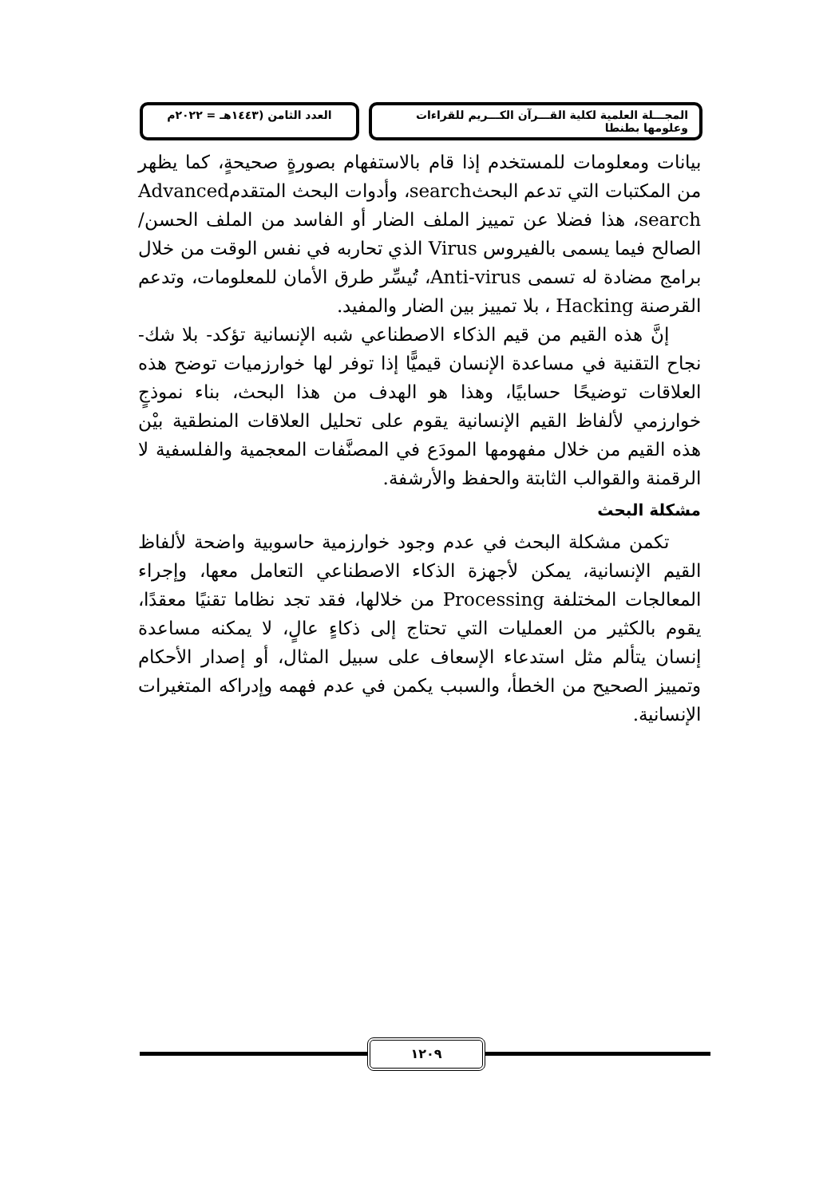المجـــلة العلمية لكلية القـــرآن الكـــريم للقراءات وعلومها بطنطا
العدد الثامن (١٤٤٣هـ = ٢٠٢٢م
بيانات ومعلومات للمستخدم إذا قام بالاستفهام بصورةٍ صحيحةٍ، كما يظهر من المكتبات التي تدعم البحثsearch، وأدوات البحث المتقدمAdvanced search، هذا فضلا عن تمييز الملف الضار أو الفاسد من الملف الحسن/الصالح فيما يسمى بالفيروس Virus الذي تحاربه في نفس الوقت من خلال برامج مضادة له تسمى Anti-virus، تُيسِّر طرق الأمان للمعلومات، وتدعم القرصنة Hacking ، بلا تمييز بين الضار والمفيد.
إنَّ هذه القيم من قيم الذكاء الاصطناعي شبه الإنسانية تؤكد- بلا شك- نجاح التقنية في مساعدة الإنسان قيميًّا إذا توفر لها خوارزميات توضح هذه العلاقات توضيحًا حسابيًا، وهذا هو الهدف من هذا البحث، بناء نموذجٍ خوارزمي لألفاظ القيم الإنسانية يقوم على تحليل العلاقات المنطقية بيْن هذه القيم من خلال مفهومها المودَع في المصنَّفات المعجمية والفلسفية لا الرقمنة والقوالب الثابتة والحفظ والأرشفة.
مشكلة البحث
تكمن مشكلة البحث في عدم وجود خوارزمية حاسوبية واضحة لألفاظ القيم الإنسانية، يمكن لأجهزة الذكاء الاصطناعي التعامل معها، وإجراء المعالجات المختلفة Processing من خلالها، فقد تجد نظاما تقنيًا معقدًا، يقوم بالكثير من العمليات التي تحتاج إلى ذكاءٍ عالٍ، لا يمكنه مساعدة إنسان يتألم مثل استدعاء الإسعاف على سبيل المثال، أو إصدار الأحكام وتمييز الصحيح من الخطأ، والسبب يكمن في عدم فهمه وإدراكه المتغيرات الإنسانية.
١٢٠٩